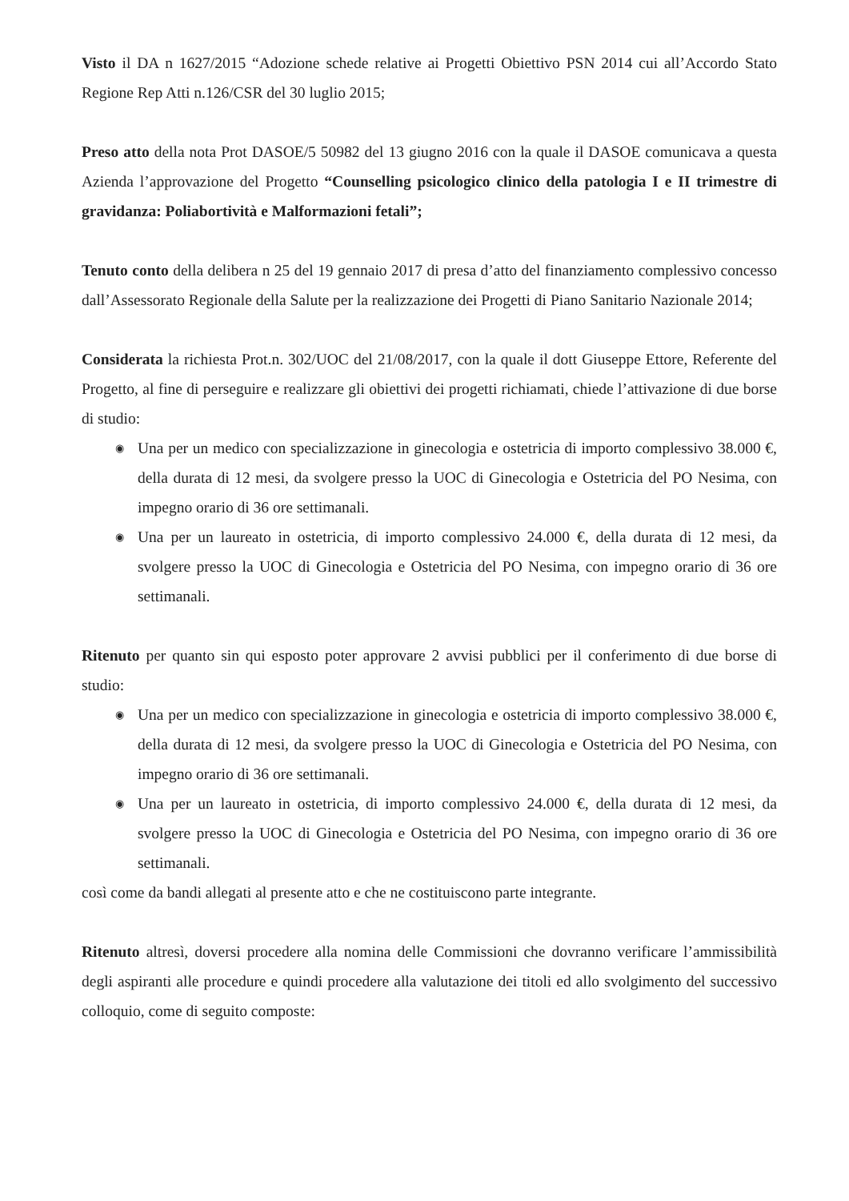Visto il DA n 1627/2015 “Adozione schede relative ai Progetti Obiettivo PSN 2014 cui all’Accordo Stato Regione Rep Atti n.126/CSR del 30 luglio 2015;
Preso atto della nota Prot DASOE/5 50982 del 13 giugno 2016 con la quale il DASOE comunicava a questa Azienda l’approvazione del Progetto “Counselling psicologico clinico della patologia I e II trimestre di gravidanza: Poliabortività e Malformazioni fetali”;
Tenuto conto della delibera n 25 del 19 gennaio 2017 di presa d’atto del finanziamento complessivo concesso dall’Assessorato Regionale della Salute per la realizzazione dei Progetti di Piano Sanitario Nazionale 2014;
Considerata la richiesta Prot.n. 302/UOC del 21/08/2017, con la quale il dott Giuseppe Ettore, Referente del Progetto, al fine di perseguire e realizzare gli obiettivi dei progetti richiamati, chiede l’attivazione di due borse di studio:
◉ Una per un medico con specializzazione in ginecologia e ostetricia di importo complessivo 38.000 €, della durata di 12 mesi, da svolgere presso la UOC di Ginecologia e Ostetricia del PO Nesima, con impegno orario di 36 ore settimanali.
◉ Una per un laureato in ostetricia, di importo complessivo 24.000 €, della durata di 12 mesi, da svolgere presso la UOC di Ginecologia e Ostetricia del PO Nesima, con impegno orario di 36 ore settimanali.
Ritenuto per quanto sin qui esposto poter approvare 2 avvisi pubblici per il conferimento di due borse di studio:
◉ Una per un medico con specializzazione in ginecologia e ostetricia di importo complessivo 38.000 €, della durata di 12 mesi, da svolgere presso la UOC di Ginecologia e Ostetricia del PO Nesima, con impegno orario di 36 ore settimanali.
◉ Una per un laureato in ostetricia, di importo complessivo 24.000 €, della durata di 12 mesi, da svolgere presso la UOC di Ginecologia e Ostetricia del PO Nesima, con impegno orario di 36 ore settimanali.
così come da bandi allegati al presente atto e che ne costituiscono parte integrante.
Ritenuto altresì, doversi procedere alla nomina delle Commissioni che dovranno verificare l’ammissibilità degli aspiranti alle procedure e quindi procedere alla valutazione dei titoli ed allo svolgimento del successivo colloquio, come di seguito composte: